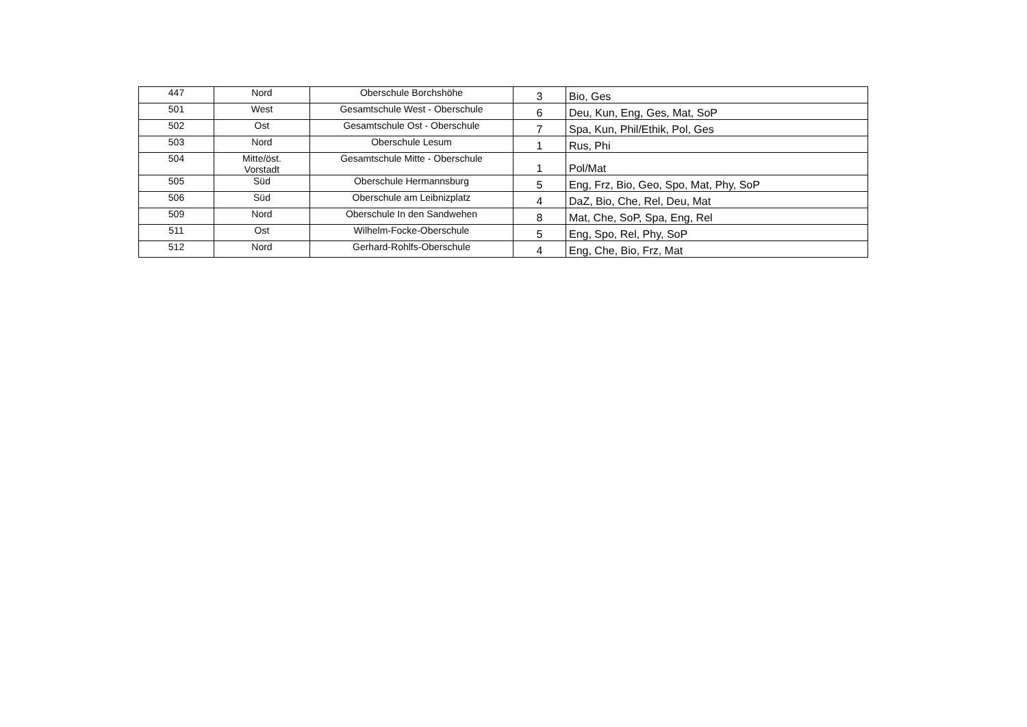| 447 | Nord | Oberschule Borchshöhe | 3 | Bio, Ges |
| 501 | West | Gesamtschule West - Oberschule | 6 | Deu, Kun, Eng, Ges, Mat, SoP |
| 502 | Ost | Gesamtschule Ost - Oberschule | 7 | Spa, Kun, Phil/Ethik, Pol, Ges |
| 503 | Nord | Oberschule Lesum | 1 | Rus, Phi |
| 504 | Mitte/öst. Vorstadt | Gesamtschule Mitte - Oberschule | 1 | Pol/Mat |
| 505 | Süd | Oberschule Hermannsburg | 5 | Eng, Frz, Bio, Geo, Spo, Mat, Phy, SoP |
| 506 | Süd | Oberschule am Leibnizplatz | 4 | DaZ, Bio, Che, Rel, Deu, Mat |
| 509 | Nord | Oberschule In den Sandwehen | 8 | Mat, Che, SoP, Spa, Eng, Rel |
| 511 | Ost | Wilhelm-Focke-Oberschule | 5 | Eng, Spo, Rel, Phy, SoP |
| 512 | Nord | Gerhard-Rohlfs-Oberschule | 4 | Eng, Che, Bio, Frz, Mat |